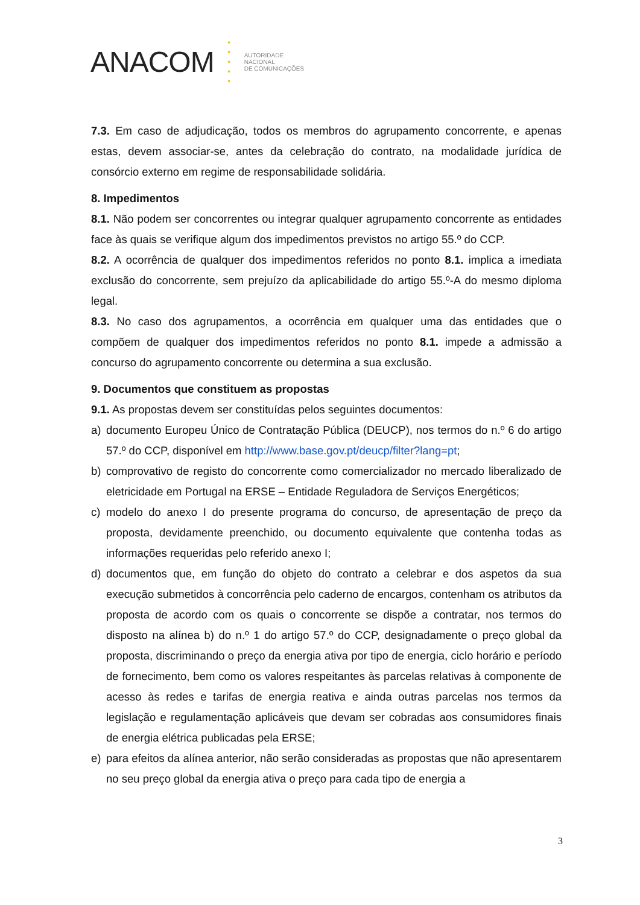ANACOM
•
•
•
•
•
AUTORIDADE
NACIONAL
DE COMUNICAÇÕES
7.3. Em caso de adjudicação, todos os membros do agrupamento concorrente, e apenas estas, devem associar-se, antes da celebração do contrato, na modalidade jurídica de consórcio externo em regime de responsabilidade solidária.
8. Impedimentos
8.1. Não podem ser concorrentes ou integrar qualquer agrupamento concorrente as entidades face às quais se verifique algum dos impedimentos previstos no artigo 55.º do CCP.
8.2. A ocorrência de qualquer dos impedimentos referidos no ponto 8.1. implica a imediata exclusão do concorrente, sem prejuízo da aplicabilidade do artigo 55.º-A do mesmo diploma legal.
8.3. No caso dos agrupamentos, a ocorrência em qualquer uma das entidades que o compõem de qualquer dos impedimentos referidos no ponto 8.1. impede a admissão a concurso do agrupamento concorrente ou determina a sua exclusão.
9. Documentos que constituem as propostas
9.1. As propostas devem ser constituídas pelos seguintes documentos:
a) documento Europeu Único de Contratação Pública (DEUCP), nos termos do n.º 6 do artigo 57.º do CCP, disponível em http://www.base.gov.pt/deucp/filter?lang=pt;
b) comprovativo de registo do concorrente como comercializador no mercado liberalizado de eletricidade em Portugal na ERSE – Entidade Reguladora de Serviços Energéticos;
c) modelo do anexo I do presente programa do concurso, de apresentação de preço da proposta, devidamente preenchido, ou documento equivalente que contenha todas as informações requeridas pelo referido anexo I;
d) documentos que, em função do objeto do contrato a celebrar e dos aspetos da sua execução submetidos à concorrência pelo caderno de encargos, contenham os atributos da proposta de acordo com os quais o concorrente se dispõe a contratar, nos termos do disposto na alínea b) do n.º 1 do artigo 57.º do CCP, designadamente o preço global da proposta, discriminando o preço da energia ativa por tipo de energia, ciclo horário e período de fornecimento, bem como os valores respeitantes às parcelas relativas à componente de acesso às redes e tarifas de energia reativa e ainda outras parcelas nos termos da legislação e regulamentação aplicáveis que devam ser cobradas aos consumidores finais de energia elétrica publicadas pela ERSE;
e) para efeitos da alínea anterior, não serão consideradas as propostas que não apresentarem no seu preço global da energia ativa o preço para cada tipo de energia a
3